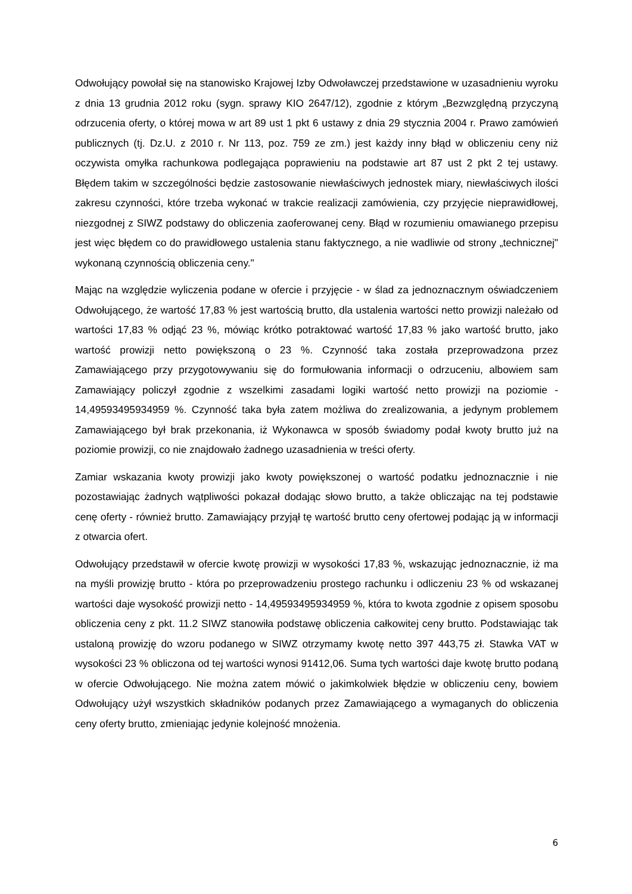Odwołujący powołał się na stanowisko Krajowej Izby Odwoławczej przedstawione w uzasadnieniu wyroku z dnia 13 grudnia 2012 roku (sygn. sprawy KIO 2647/12), zgodnie z którym „Bezwzględną przyczyną odrzucenia oferty, o której mowa w art 89 ust 1 pkt 6 ustawy z dnia 29 stycznia 2004 r. Prawo zamówień publicznych (tj. Dz.U. z 2010 r. Nr 113, poz. 759 ze zm.) jest każdy inny błąd w obliczeniu ceny niż oczywista omyłka rachunkowa podlegająca poprawieniu na podstawie art 87 ust 2 pkt 2 tej ustawy. Błędem takim w szczególności będzie zastosowanie niewłaściwych jednostek miary, niewłaściwych ilości zakresu czynności, które trzeba wykonać w trakcie realizacji zamówienia, czy przyjęcie nieprawidłowej, niezgodnej z SIWZ podstawy do obliczenia zaoferowanej ceny. Błąd w rozumieniu omawianego przepisu jest więc błędem co do prawidłowego ustalenia stanu faktycznego, a nie wadliwie od strony „technicznej" wykonaną czynnością obliczenia ceny."
Mając na względzie wyliczenia podane w ofercie i przyjęcie - w ślad za jednoznacznym oświadczeniem Odwołującego, że wartość 17,83 % jest wartością brutto, dla ustalenia wartości netto prowizji należało od wartości 17,83 % odjąć 23 %, mówiąc krótko potraktować wartość 17,83 % jako wartość brutto, jako wartość prowizji netto powiększoną o 23 %. Czynność taka została przeprowadzona przez Zamawiającego przy przygotowywaniu się do formułowania informacji o odrzuceniu, albowiem sam Zamawiający policzył zgodnie z wszelkimi zasadami logiki wartość netto prowizji na poziomie - 14,49593495934959 %. Czynność taka była zatem możliwa do zrealizowania, a jedynym problemem Zamawiającego był brak przekonania, iż Wykonawca w sposób świadomy podał kwoty brutto już na poziomie prowizji, co nie znajdowało żadnego uzasadnienia w treści oferty.
Zamiar wskazania kwoty prowizji jako kwoty powiększonej o wartość podatku jednoznacznie i nie pozostawiając żadnych wątpliwości pokazał dodając słowo brutto, a także obliczając na tej podstawie cenę oferty - również brutto. Zamawiający przyjął tę wartość brutto ceny ofertowej podając ją w informacji z otwarcia ofert.
Odwołujący przedstawił w ofercie kwotę prowizji w wysokości 17,83 %, wskazując jednoznacznie, iż ma na myśli prowizję brutto - która po przeprowadzeniu prostego rachunku i odliczeniu 23 % od wskazanej wartości daje wysokość prowizji netto - 14,49593495934959 %, która to kwota zgodnie z opisem sposobu obliczenia ceny z pkt. 11.2 SIWZ stanowiła podstawę obliczenia całkowitej ceny brutto. Podstawiając tak ustaloną prowizję do wzoru podanego w SIWZ otrzymamy kwotę netto 397 443,75 zł. Stawka VAT w wysokości 23 % obliczona od tej wartości wynosi 91412,06. Suma tych wartości daje kwotę brutto podaną w ofercie Odwołującego. Nie można zatem mówić o jakimkolwiek błędzie w obliczeniu ceny, bowiem Odwołujący użył wszystkich składników podanych przez Zamawiającego a wymaganych do obliczenia ceny oferty brutto, zmieniając jedynie kolejność mnożenia.
6